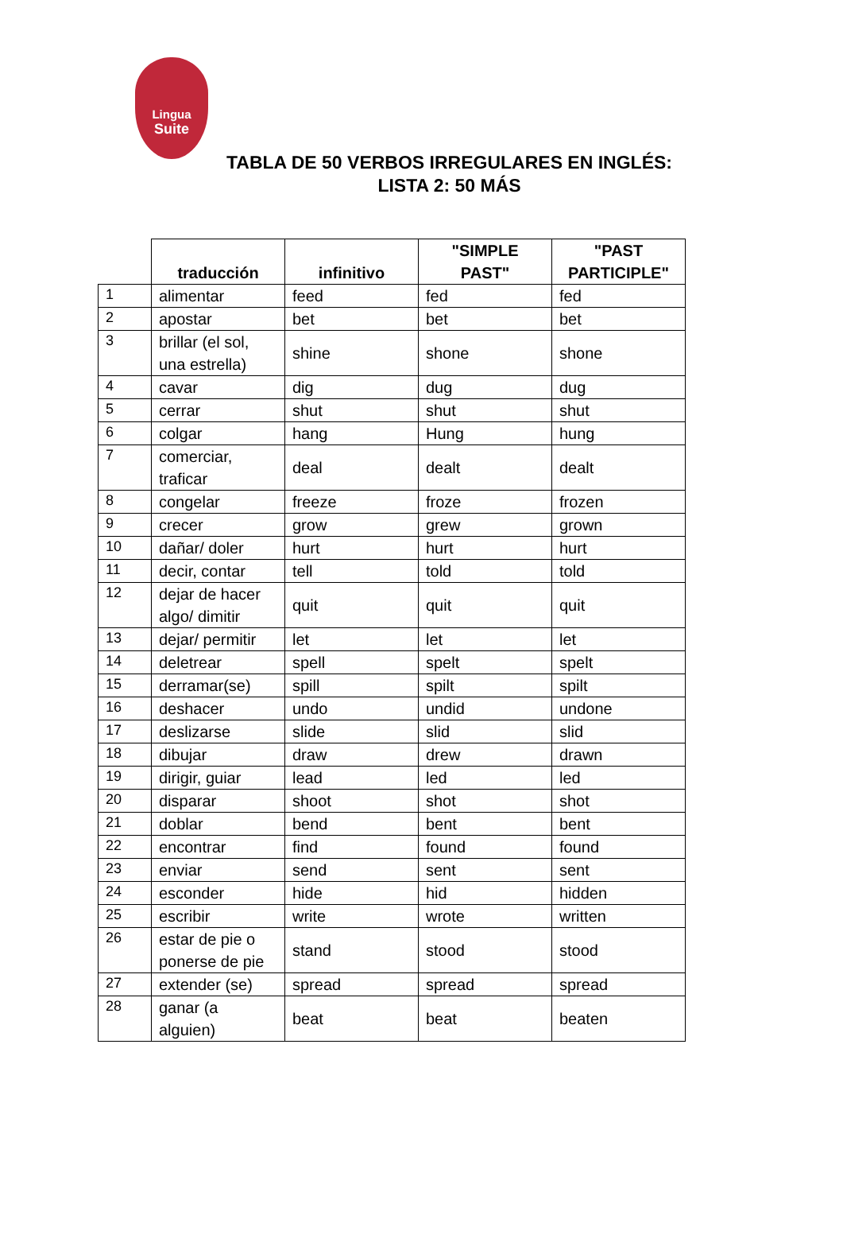Lingua
Suite
TABLA DE 50 VERBOS IRREGULARES EN INGLÉS:
LISTA 2: 50 MÁS
| | traducción | infinitivo | "SIMPLE PAST" | "PAST PARTICIPLE" |
| --- | --- | --- | --- | --- |
| 1 | alimentar | feed | fed | fed |
| 2 | apostar | bet | bet | bet |
| 3 | brillar (el sol, una estrella) | shine | shone | shone |
| 4 | cavar | dig | dug | dug |
| 5 | cerrar | shut | shut | shut |
| 6 | colgar | hang | Hung | hung |
| 7 | comerciar, traficar | deal | dealt | dealt |
| 8 | congelar | freeze | froze | frozen |
| 9 | crecer | grow | grew | grown |
| 10 | dañar/ doler | hurt | hurt | hurt |
| 11 | decir, contar | tell | told | told |
| 12 | dejar de hacer algo/ dimitir | quit | quit | quit |
| 13 | dejar/ permitir | let | let | let |
| 14 | deletrear | spell | spelt | spelt |
| 15 | derramar(se) | spill | spilt | spilt |
| 16 | deshacer | undo | undid | undone |
| 17 | deslizarse | slide | slid | slid |
| 18 | dibujar | draw | drew | drawn |
| 19 | dirigir, guiar | lead | led | led |
| 20 | disparar | shoot | shot | shot |
| 21 | doblar | bend | bent | bent |
| 22 | encontrar | find | found | found |
| 23 | enviar | send | sent | sent |
| 24 | esconder | hide | hid | hidden |
| 25 | escribir | write | wrote | written |
| 26 | estar de pie o ponerse de pie | stand | stood | stood |
| 27 | extender (se) | spread | spread | spread |
| 28 | ganar (a alguien) | beat | beat | beaten |